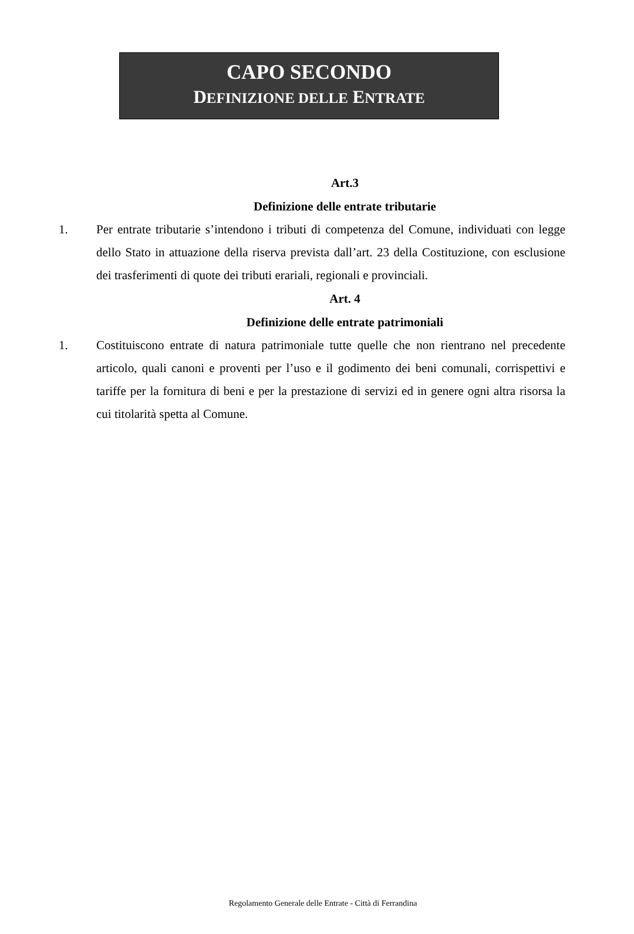CAPO SECONDO
DEFINIZIONE DELLE ENTRATE
Art.3
Definizione delle entrate tributarie
1. Per entrate tributarie s’intendono i tributi di competenza del Comune, individuati con legge dello Stato in attuazione della riserva prevista dall’art. 23 della Costituzione, con esclusione dei trasferimenti di quote dei tributi erariali, regionali e provinciali.
Art. 4
Definizione delle entrate patrimoniali
1. Costituiscono entrate di natura patrimoniale tutte quelle che non rientrano nel precedente articolo, quali canoni e proventi per l’uso e il godimento dei beni comunali, corrispettivi e tariffe per la fornitura di beni e per la prestazione di servizi ed in genere ogni altra risorsa la cui titolarità spetta al Comune.
Regolamento Generale delle Entrate - Città di Ferrandina